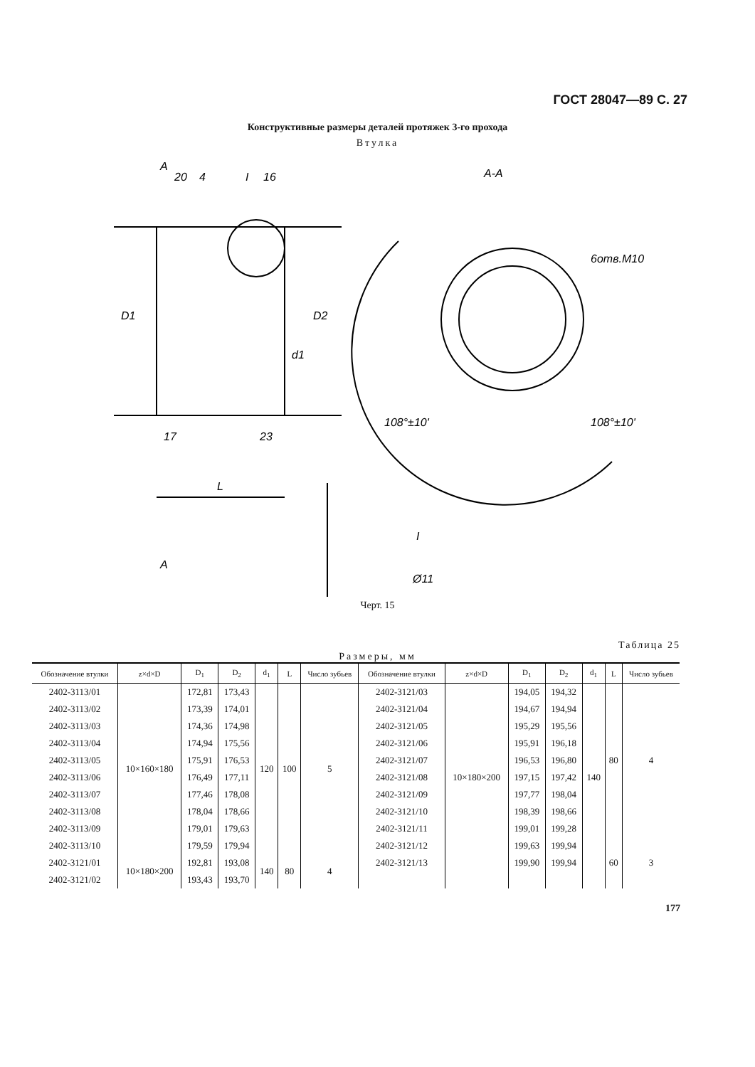ГОСТ 28047—89 С. 27
Конструктивные размеры деталей протяжек 3-го прохода
Втулка
A
4
20
16
I
D1
D2
d1
17
23
L
A
А-А
6отв.М10
108°±10'
108°±10'
I
Ø11
Черт. 15
Таблица 25
Размеры, мм
| Обозначение втулки | z×d×D | D<sub>1</sub> | D<sub>2</sub> | d<sub>1</sub> | L | Число зубьев | Обозначение втулки | z×d×D | D<sub>1</sub> | D<sub>2</sub> | d<sub>1</sub> | L | Число зубьев |
| --- | --- | --- | --- | --- | --- | --- | --- | --- | --- | --- | --- | --- | --- |
| 2402-3113/01 | 10×160×180 | 172,81 | 173,43 | 120 | 100 | 5 | 2402-3121/03 | 10×180×200 | 194,05 | 194,32 | 140 | 80 | 4 |
| 2402-3113/02 | | 173,39 | 174,01 | | | | 2402-3121/04 | | 194,67 | 194,94 | | | |
| 2402-3113/03 | | 174,36 | 174,98 | | | | 2402-3121/05 | | 195,29 | 195,56 | | | |
| 2402-3113/04 | | 174,94 | 175,56 | | | | 2402-3121/06 | | 195,91 | 196,18 | | | |
| 2402-3113/05 | | 175,91 | 176,53 | | | | 2402-3121/07 | | 196,53 | 196,80 | | | |
| 2402-3113/06 | | 176,49 | 177,11 | | | | 2402-3121/08 | | 197,15 | 197,42 | | | |
| 2402-3113/07 | | 177,46 | 178,08 | | | | 2402-3121/09 | | 197,77 | 198,04 | | | |
| 2402-3113/08 | | 178,04 | 178,66 | | | | 2402-3121/10 | | 198,39 | 198,66 | | | |
| 2402-3113/09 | | 179,01 | 179,63 | | | | 2402-3121/11 | | 199,01 | 199,28 | | | |
| 2402-3113/10 | | 179,59 | 179,94 | | | | 2402-3121/12 | | 199,63 | 199,94 | | 60 | 3 |
| 2402-3121/01 | 10×180×200 | 192,81 | 193,08 | 140 | 80 | 4 | 2402-3121/13 | | 199,90 | 199,94 | | | |
| 2402-3121/02 | | 193,43 | 193,70 | | | | | | | | | | |
177